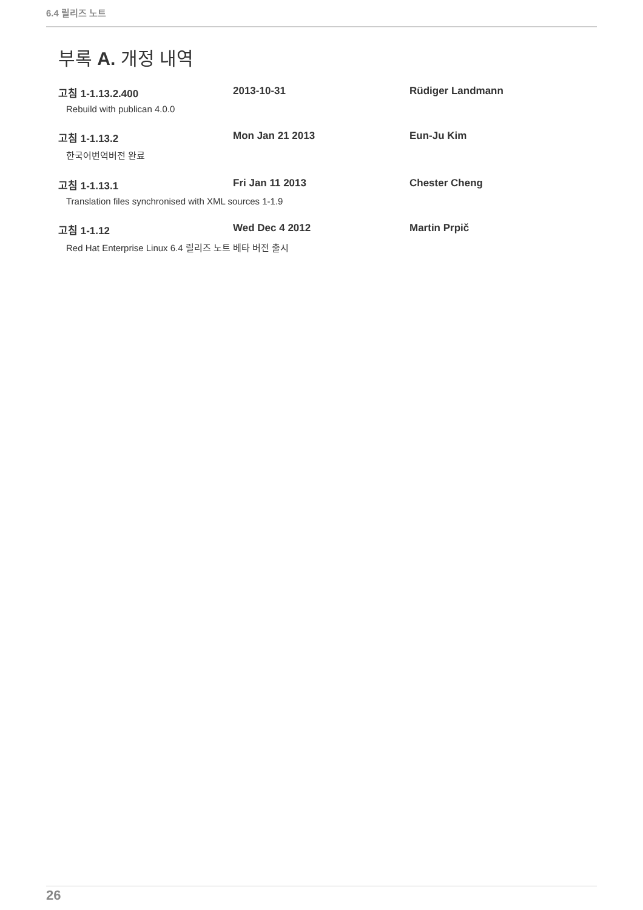6.4 릴리즈 노트
부록 A. 개정 내역
고침 1-1.13.2.400 2013-10-31 Rüdiger Landmann
Rebuild with publican 4.0.0
고침 1-1.13.2 Mon Jan 21 2013 Eun-Ju Kim
한국어번역버전 완료
고침 1-1.13.1 Fri Jan 11 2013 Chester Cheng
Translation files synchronised with XML sources 1-1.9
고침 1-1.12 Wed Dec 4 2012 Martin Prpič
Red Hat Enterprise Linux 6.4 릴리즈 노트 베타 버전 출시
26